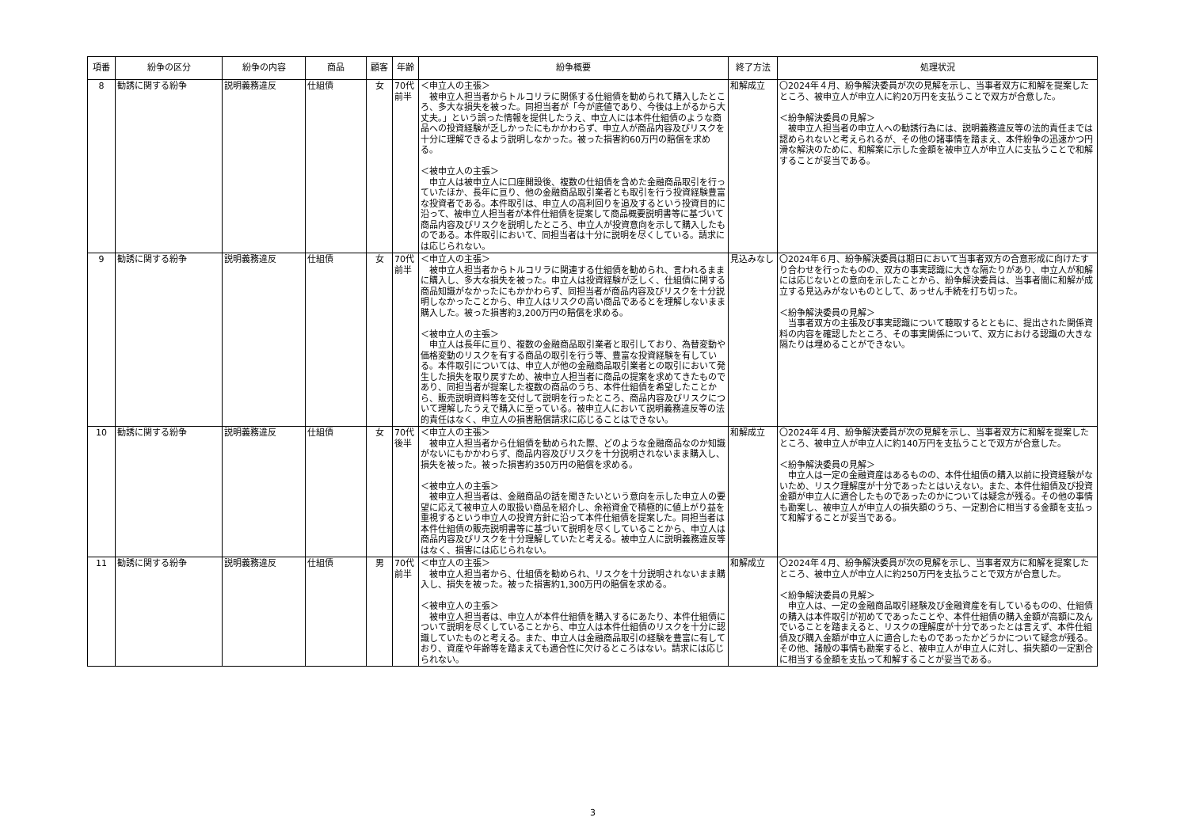| 項番 | 紛争の区分 | 紛争の内容 | 商品 | 顧客 | 年齢 | 紛争概要 | 終了方法 | 処理状況 |
| --- | --- | --- | --- | --- | --- | --- | --- | --- |
| 8 | 勧誘に関する紛争 | 説明義務違反 | 仕組債 | 女 | 70代 前半 | ＜申立人の主張＞ 被申立人担当者からトルコリラに関係する仕組債を勧められて購入したところ、多大な損失を被った。同担当者が「今が底値であり、今後は上がるから大丈夫。」という誤った情報を提供したうえ、申立人には本件仕組債のような商品への投資経験が乏しかったにもかかわらず、申立人が商品内容及びリスクを十分に理解できるよう説明しなかった。被った損害約60万円の賠償を求める。 ＜被申立人の主張＞ 申立人は被申立人に口座開設後、複数の仕組債を含めた金融商品取引を行っていたほか、長年に亘り、他の金融商品取引業者とも取引を行う投資経験豊富な投資者である。本件取引は、申立人の高利回りを追及するという投資目的に沿って、被申立人担当者が本件仕組債を提案して商品概要説明書等に基づいて商品内容及びリスクを説明したところ、申立人が投資意向を示して購入したものである。本件取引において、同担当者は十分に説明を尽くしている。請求には応じられない。 | 和解成立 | 〇2024年４月、紛争解決委員が次の見解を示し、当事者双方に和解を提案したところ、被申立人が申立人に約20万円を支払うことで双方が合意した。 ＜紛争解決委員の見解＞ 被申立人担当者の申立人への勧誘行為には、説明義務違反等の法的責任までは認められないと考えられるが、その他の諸事情を踏まえ、本件紛争の迅速かつ円滑な解決のために、和解案に示した金額を被申立人が申立人に支払うことで和解することが妥当である。 |
| 9 | 勧誘に関する紛争 | 説明義務違反 | 仕組債 | 女 | 70代 前半 | ＜申立人の主張＞ 被申立人担当者からトルコリラに関連する仕組債を勧められ、言われるままに購入し、多大な損失を被った。申立人は投資経験が乏しく、仕組債に関する商品知識がなかったにもかかわらず、同担当者が商品内容及びリスクを十分説明しなかったことから、申立人はリスクの高い商品であるとを理解しないまま購入した。被った損害約3,200万円の賠償を求める。 ＜被申立人の主張＞ 申立人は長年に亘り、複数の金融商品取引業者と取引しており、為替変動や価格変動のリスクを有する商品の取引を行う等、豊富な投資経験を有している。本件取引については、申立人が他の金融商品取引業者との取引において発生した損失を取り戻すため、被申立人担当者に商品の提案を求めてきたものであり、同担当者が提案した複数の商品のうち、本件仕組債を希望したことから、販売説明資料等を交付して説明を行ったところ、商品内容及びリスクについて理解したうえで購入に至っている。被申立人において説明義務違反等の法的責任はなく、申立人の損害賠償請求に応じることはできない。 | 見込みなし | 〇2024年６月、紛争解決委員は期日において当事者双方の合意形成に向けたすり合わせを行ったものの、双方の事実認識に大きな隔たりがあり、申立人が和解には応じないとの意向を示したことから、紛争解決委員は、当事者間に和解が成立する見込みがないものとして、あっせん手続を打ち切った。 ＜紛争解決委員の見解＞ 当事者双方の主張及び事実認識について聴取するとともに、提出された関係資料の内容を確認したところ、その事実関係について、双方における認識の大きな隔たりは埋めることができない。 |
| 10 | 勧誘に関する紛争 | 説明義務違反 | 仕組債 | 女 | 70代 後半 | ＜申立人の主張＞ 被申立人担当者から仕組債を勧められた際、どのような金融商品なのか知識がないにもかかわらず、商品内容及びリスクを十分説明されないまま購入し、損失を被った。被った損害約350万円の賠償を求める。 ＜被申立人の主張＞ 被申立人担当者は、金融商品の話を聞きたいという意向を示した申立人の要望に応えて被申立人の取扱い商品を紹介し、余裕資金で積極的に値上がり益を重視するという申立人の投資方針に沿って本件仕組債を提案した。同担当者は本件仕組債の販売説明書等に基づいて説明を尽くしていることから、申立人は商品内容及びリスクを十分理解していたと考える。被申立人に説明義務違反等はなく、損害には応じられない。 | 和解成立 | 〇2024年４月、紛争解決委員が次の見解を示し、当事者双方に和解を提案したところ、被申立人が申立人に約140万円を支払うことで双方が合意した。 ＜紛争解決委員の見解＞ 申立人は一定の金融資産はあるものの、本件仕組債の購入以前に投資経験がないため、リスク理解度が十分であったとはいえない。また、本件仕組債及び投資金額が申立人に適合したものであったのかについては疑念が残る。その他の事情も勘案し、被申立人が申立人の損失額のうち、一定割合に相当する金額を支払って和解することが妥当である。 |
| 11 | 勧誘に関する紛争 | 説明義務違反 | 仕組債 | 男 | 70代 前半 | ＜申立人の主張＞ 被申立人担当者から、仕組債を勧められ、リスクを十分説明されないまま購入し、損失を被った。被った損害約1,300万円の賠償を求める。 ＜被申立人の主張＞ 被申立人担当者は、申立人が本件仕組債を購入するにあたり、本件仕組債について説明を尽くしていることから、申立人は本件仕組債のリスクを十分に認識していたものと考える。また、申立人は金融商品取引の経験を豊富に有しており、資産や年齢等を踏まえても適合性に欠けるところはない。請求には応じられない。 | 和解成立 | 〇2024年４月、紛争解決委員が次の見解を示し、当事者双方に和解を提案したところ、被申立人が申立人に約250万円を支払うことで双方が合意した。 ＜紛争解決委員の見解＞ 申立人は、一定の金融商品取引経験及び金融資産を有しているものの、仕組債の購入は本件取引が初めてであったことや、本件仕組債の購入金額が高額に及んでいることを踏まえると、リスクの理解度が十分であったとは言えず、本件仕組債及び購入金額が申立人に適合したものであったかどうかについて疑念が残る。その他、諸般の事情も勘案すると、被申立人が申立人に対し、損失額の一定割合に相当する金額を支払って和解することが妥当である。 |
3